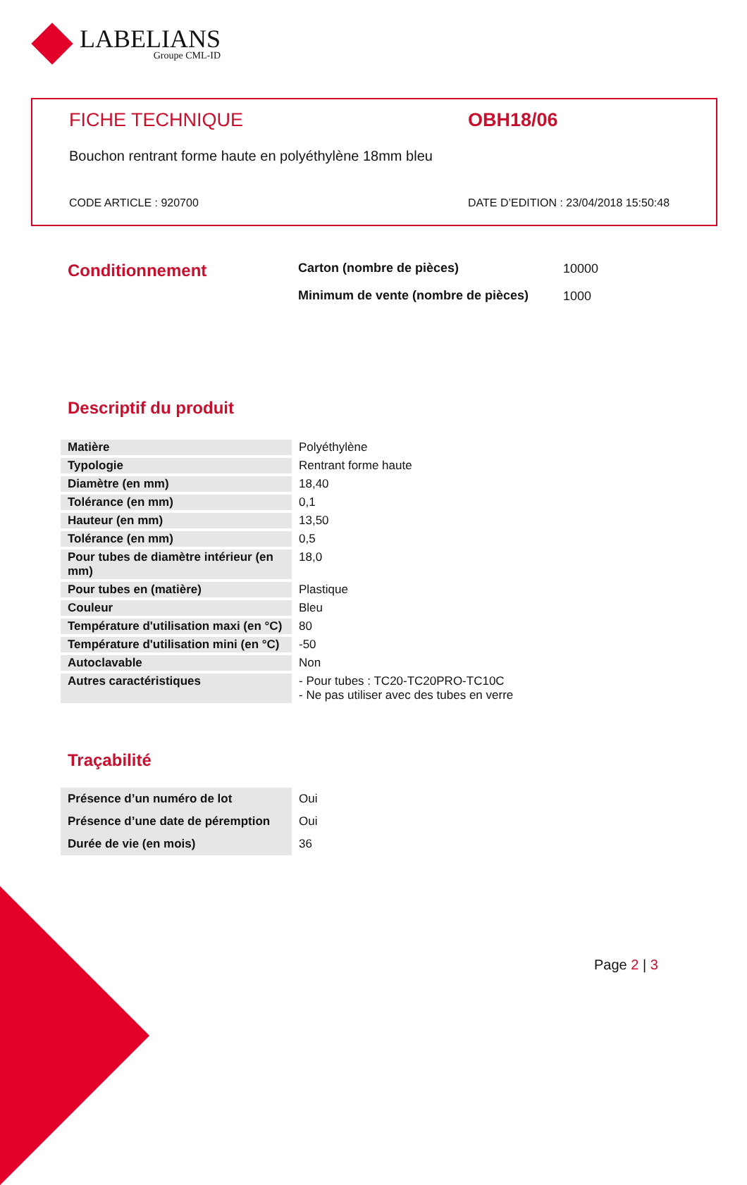LABELIANS
Groupe CML-ID
FICHE TECHNIQUE OBH18/06
Bouchon rentrant forme haute en polyéthylène 18mm bleu
CODE ARTICLE : 920700 DATE D’EDITION : 23/04/2018 15:50:48
Conditionnement
| Carton (nombre de pièces) | 10000 |
| Minimum de vente (nombre de pièces) | 1000 |
Descriptif du produit
| Matière | Polyéthylène |
| Typologie | Rentrant forme haute |
| Diamètre (en mm) | 18,40 |
| Tolérance (en mm) | 0,1 |
| Hauteur (en mm) | 13,50 |
| Tolérance (en mm) | 0,5 |
| Pour tubes de diamètre intérieur (en mm) | 18,0 |
| Pour tubes en (matière) | Plastique |
| Couleur | Bleu |
| Température d'utilisation maxi (en °C) | 80 |
| Température d'utilisation mini (en °C) | -50 |
| Autoclavable | Non |
| Autres caractéristiques | - Pour tubes : TC20-TC20PRO-TC10C - Ne pas utiliser avec des tubes en verre |
Traçabilité
| Présence d’un numéro de lot | Oui |
| Présence d’une date de péremption | Oui |
| Durée de vie (en mois) | 36 |
Page 2 | 3